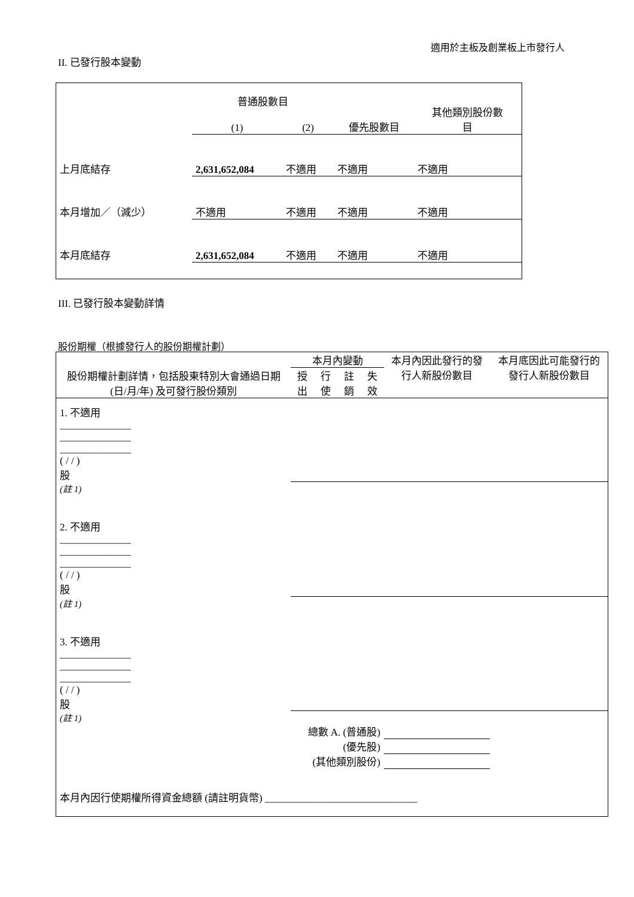適用於主板及創業板上市發行人
II. 已發行股本變動
| | 普通股數目 | | | 其他類別股份數 目 |
| | (1) | (2) | 優先股數目 | |
| 上月底結存 | 2,631,652,084 | 不適用 | 不適用 | 不適用 |
| 本月增加／（減少） | 不適用 | 不適用 | 不適用 | 不適用 |
| 本月底結存 | 2,631,652,084 | 不適用 | 不適用 | 不適用 |
III. 已發行股本變動詳情
股份期權（根據發行人的股份期權計劃）
| 股份期權計劃詳情，包括股東特別大會通過日期(日/月/年) 及可發行股份類別 | 本月內變動 | | | | 本月內因此發行的發行人新股份數目 | 本月底因此可能發行的發行人新股份數目 |
| --- | --- | --- | --- | --- | --- | --- |
| | 授出 | 行使 | 註銷 | 失效 | | |
| 1. 不適用 ______________ ______________ ______________ ( / / ) 股 | | | | | | |
| (註 1) | | | | | | |
| 2. 不適用 ______________ ______________ ______________ ( / / ) 股 | | | | | | |
| (註 1) | | | | | | |
| 3. 不適用 ______________ ______________ ______________ ( / / ) 股 | | | | | | |
| (註 1) | | | | | | |
| 總數 A. (普通股) | | | | | | |
| (優先股) | | | | | | |
| (其他類別股份) | | | | | | |
| 本月內因行使期權所得資金總額 (請註明貨幣) ______________________________ | | | | | | |